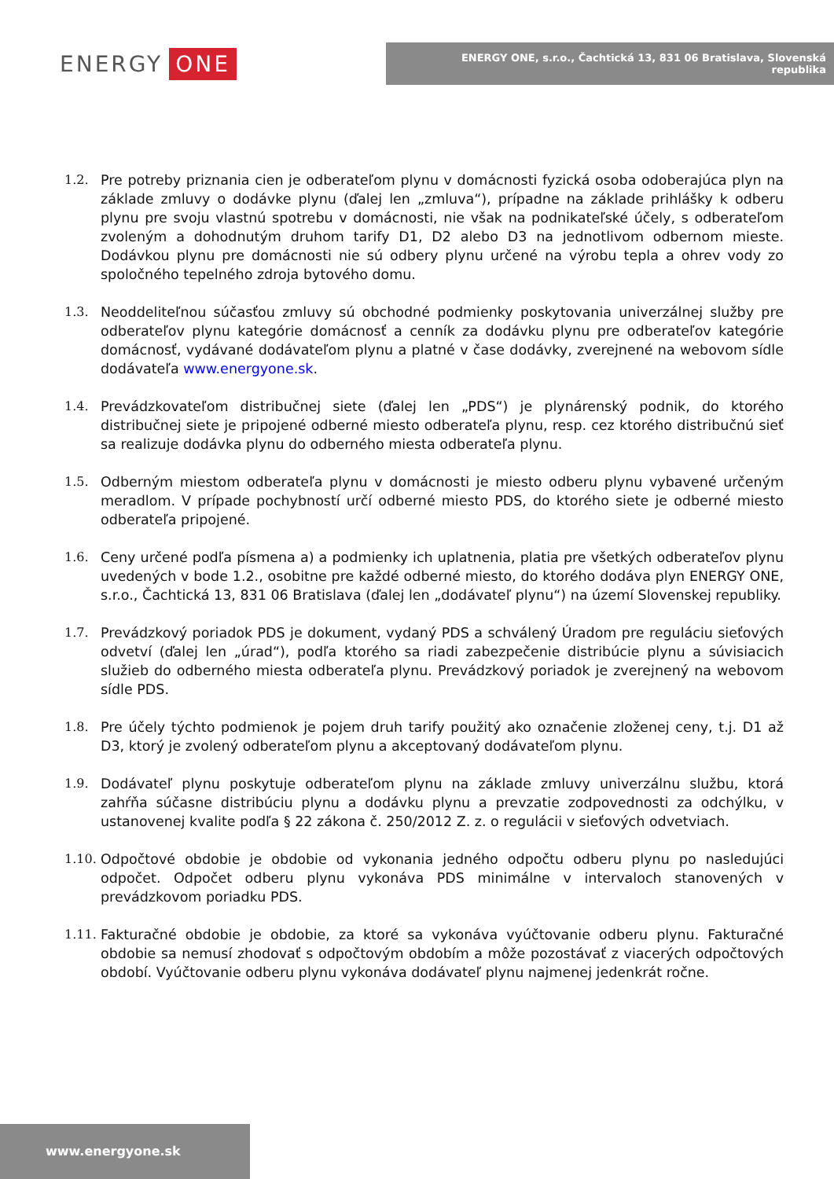ENERGY ONE
ENERGY ONE, s.r.o., Čachtická 13, 831 06 Bratislava, Slovenská republika
1.2. Pre potreby priznania cien je odberateľom plynu v domácnosti fyzická osoba odoberajúca plyn na základe zmluvy o dodávke plynu (ďalej len „zmluva“), prípadne na základe prihlášky k odberu plynu pre svoju vlastnú spotrebu v domácnosti, nie však na podnikateľské účely, s odberateľom zvoleným a dohodnutým druhom tarify D1, D2 alebo D3 na jednotlivom odbernom mieste. Dodávkou plynu pre domácnosti nie sú odbery plynu určené na výrobu tepla a ohrev vody zo spoločného tepelného zdroja bytového domu.
1.3. Neoddeliteľnou súčasťou zmluvy sú obchodné podmienky poskytovania univerzálnej služby pre odberateľov plynu kategórie domácnosť a cenník za dodávku plynu pre odberateľov kategórie domácnosť, vydávané dodávateľom plynu a platné v čase dodávky, zverejnené na webovom sídle dodávateľa www.energyone.sk.
1.4. Prevádzkovateľom distribučnej siete (ďalej len „PDS“) je plynárenský podnik, do ktorého distribučnej siete je pripojené odberné miesto odberateľa plynu, resp. cez ktorého distribučnú sieť sa realizuje dodávka plynu do odberného miesta odberateľa plynu.
1.5. Odberným miestom odberateľa plynu v domácnosti je miesto odberu plynu vybavené určeným meradlom. V prípade pochybností určí odberné miesto PDS, do ktorého siete je odberné miesto odberateľa pripojené.
1.6. Ceny určené podľa písmena a) a podmienky ich uplatnenia, platia pre všetkých odberateľov plynu uvedených v bode 1.2., osobitne pre každé odberné miesto, do ktorého dodáva plyn ENERGY ONE, s.r.o., Čachtická 13, 831 06 Bratislava (ďalej len „dodávateľ plynu“) na území Slovenskej republiky.
1.7. Prevádzkový poriadok PDS je dokument, vydaný PDS a schválený Úradom pre reguláciu sieťových odvetví (ďalej len „úrad“), podľa ktorého sa riadi zabezpečenie distribúcie plynu a súvisiacich služieb do odberného miesta odberateľa plynu. Prevádzkový poriadok je zverejnený na webovom sídle PDS.
1.8. Pre účely týchto podmienok je pojem druh tarify použitý ako označenie zloženej ceny, t.j. D1 až D3, ktorý je zvolený odberateľom plynu a akceptovaný dodávateľom plynu.
1.9. Dodávateľ plynu poskytuje odberateľom plynu na základe zmluvy univerzálnu službu, ktorá zahŕňa súčasne distribúciu plynu a dodávku plynu a prevzatie zodpovednosti za odchýlku, v ustanovenej kvalite podľa § 22 zákona č. 250/2012 Z. z. o regulácii v sieťových odvetviach.
1.10.
Odpočtové obdobie je obdobie od vykonania jedného odpočtu odberu plynu po nasledujúci odpočet. Odpočet odberu plynu vykonáva PDS minimálne v intervaloch stanovených v prevádzkovom poriadku PDS.
1.11.
Fakturačné obdobie je obdobie, za ktoré sa vykonáva vyúčtovanie odberu plynu. Fakturačné obdobie sa nemusí zhodovať s odpočtovým obdobím a môže pozostávať z viacerých odpočtových období. Vyúčtovanie odberu plynu vykonáva dodávateľ plynu najmenej jedenkrát ročne.
www.energyone.sk